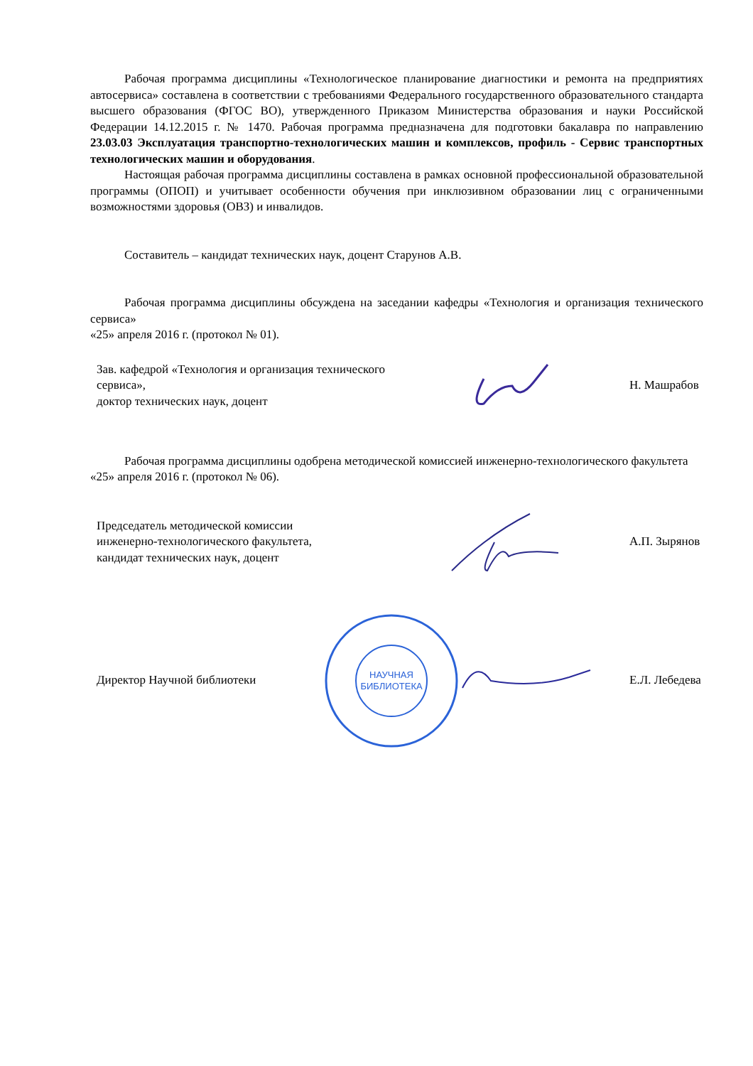Рабочая программа дисциплины «Технологическое планирование диагностики и ремонта на предприятиях автосервиса» составлена в соответствии с требованиями Федерального государственного образовательного стандарта высшего образования (ФГОС ВО), утвержденного Приказом Министерства образования и науки Российской Федерации 14.12.2015 г. № 1470. Рабочая программа предназначена для подготовки бакалавра по направлению 23.03.03 Эксплуатация транспортно-технологических машин и комплексов, профиль - Сервис транспортных технологических машин и оборудования.
Настоящая рабочая программа дисциплины составлена в рамках основной профессиональной образовательной программы (ОПОП) и учитывает особенности обучения при инклюзивном образовании лиц с ограниченными возможностями здоровья (ОВЗ) и инвалидов.
Составитель – кандидат технических наук, доцент Старунов А.В.
Рабочая программа дисциплины обсуждена на заседании кафедры «Технология и организация технического сервиса»
«25» апреля 2016 г. (протокол № 01).
Зав. кафедрой «Технология и организация технического сервиса»,
доктор технических наук, доцент
Н. Машрабов
Рабочая программа дисциплины одобрена методической комиссией инженерно-технологического факультета
«25» апреля 2016 г. (протокол № 06).
Председатель методической комиссии
инженерно-технологического факультета,
кандидат технических наук, доцент
А.П. Зырянов
Директор Научной библиотеки
НАУЧНАЯ
БИБЛИОТЕКА
Е.Л. Лебедева